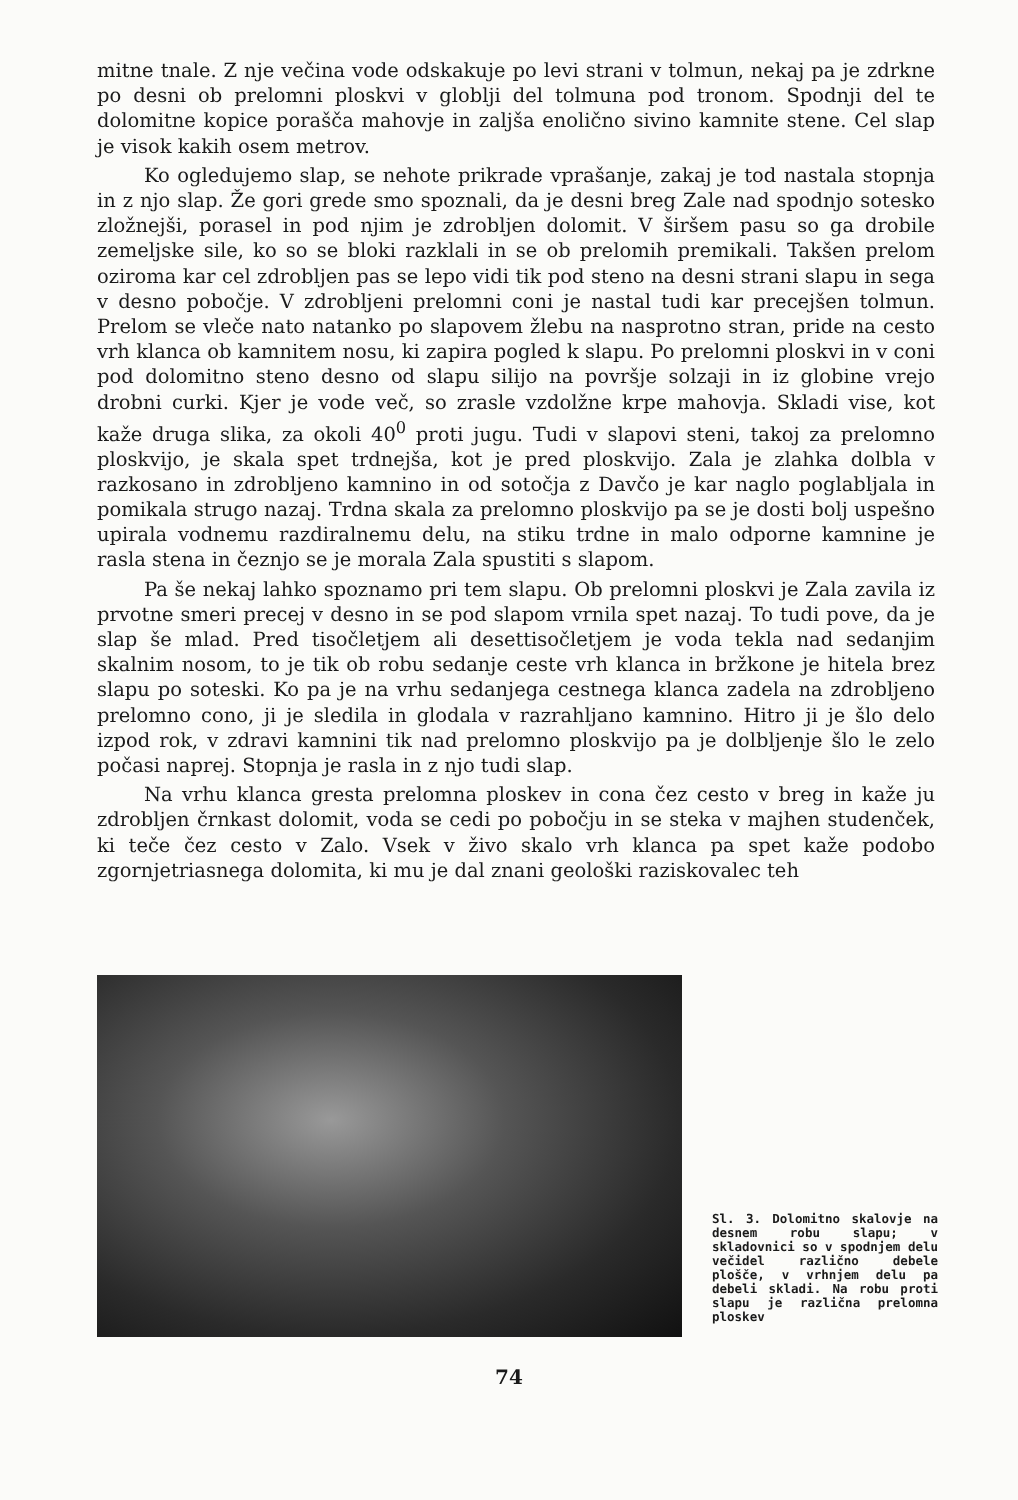mitne tnale. Z nje večina vode odskakuje po levi strani v tolmun, nekaj pa je zdrkne po desni ob prelomni ploskvi v globlji del tolmuna pod tronom. Spodnji del te dolomitne kopice porašča mahovje in zaljša enolično sivino kamnite stene. Cel slap je visok kakih osem metrov.
Ko ogledujemo slap, se nehote prikrade vprašanje, zakaj je tod nastala stopnja in z njo slap. Že gori grede smo spoznali, da je desni breg Zale nad spodnjo sotesko zložnejši, porasel in pod njim je zdrobljen dolomit. V širšem pasu so ga drobile zemeljske sile, ko so se bloki razklali in se ob prelomih premikali. Takšen prelom oziroma kar cel zdrobljen pas se lepo vidi tik pod steno na desni strani slapu in sega v desno pobočje. V zdrobljeni prelomni coni je nastal tudi kar precejšen tolmun. Prelom se vleče nato natanko po slapovem žlebu na nasprotno stran, pride na cesto vrh klanca ob kamnitem nosu, ki zapira pogled k slapu. Po prelomni ploskvi in v coni pod dolomitno steno desno od slapu silijo na površje solzaji in iz globine vrejo drobni curki. Kjer je vode več, so zrasle vzdolžne krpe mahovja. Skladi vise, kot kaže druga slika, za okoli 40<sup>0</sup> proti jugu. Tudi v slapovi steni, takoj za prelomno ploskvijo, je skala spet trdnejša, kot je pred ploskvijo. Zala je zlahka dolbla v razkosano in zdrobljeno kamnino in od sotočja z Davčo je kar naglo poglabljala in pomikala strugo nazaj. Trdna skala za prelomno ploskvijo pa se je dosti bolj uspešno upirala vodnemu razdiralnemu delu, na stiku trdne in malo odporne kamnine je rasla stena in čeznjo se je morala Zala spustiti s slapom.
Pa še nekaj lahko spoznamo pri tem slapu. Ob prelomni ploskvi je Zala zavila iz prvotne smeri precej v desno in se pod slapom vrnila spet nazaj. To tudi pove, da je slap še mlad. Pred tisočletjem ali desettisočletjem je voda tekla nad sedanjim skalnim nosom, to je tik ob robu sedanje ceste vrh klanca in bržkone je hitela brez slapu po soteski. Ko pa je na vrhu sedanjega cestnega klanca zadela na zdrobljeno prelomno cono, ji je sledila in glodala v razrahljano kamnino. Hitro ji je šlo delo izpod rok, v zdravi kamnini tik nad prelomno ploskvijo pa je dolbljenje šlo le zelo počasi naprej. Stopnja je rasla in z njo tudi slap.
Na vrhu klanca gresta prelomna ploskev in cona čez cesto v breg in kaže ju zdrobljen črnkast dolomit, voda se cedi po pobočju in se steka v majhen studenček, ki teče čez cesto v Zalo. Vsek v živo skalo vrh klanca pa spet kaže podobo zgornjetriasnega dolomita, ki mu je dal znani geološki raziskovalec teh
Sl. 3. Dolomitno skalovje na desnem robu slapu; v skladovnici so v spodnjem delu večidel različno debele plošče, v vrhnjem delu pa debeli skladi. Na robu proti slapu je različna prelomna ploskev
74